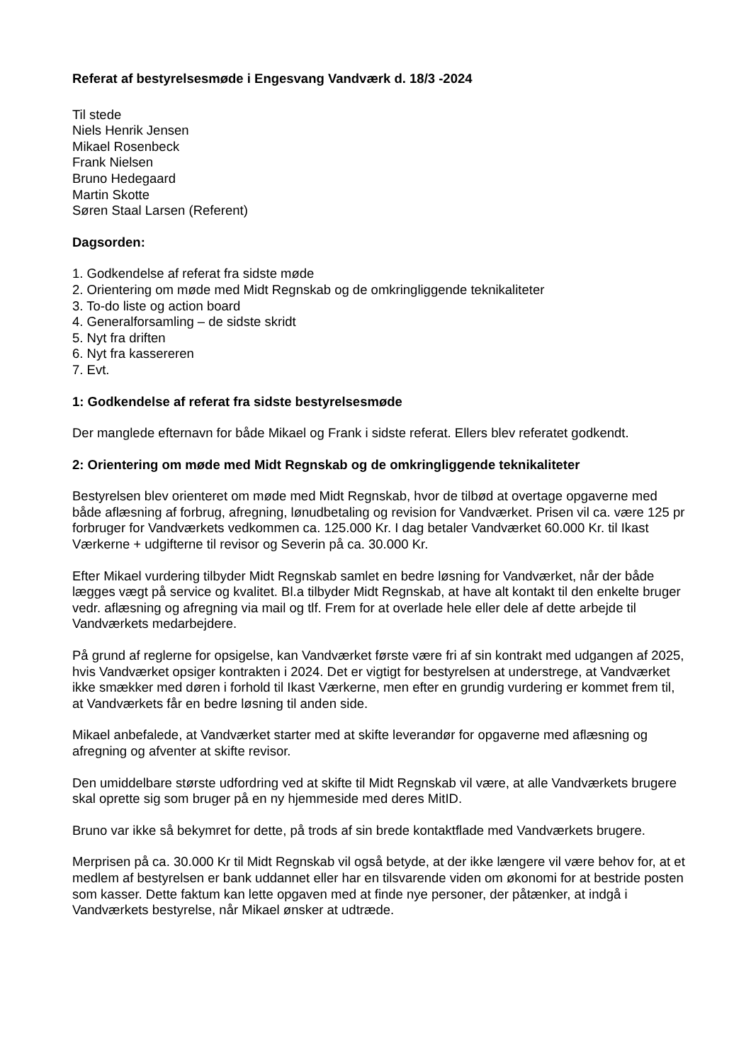Referat af bestyrelsesmøde i Engesvang Vandværk d. 18/3 -2024
Til stede
Niels Henrik Jensen
Mikael Rosenbeck
Frank Nielsen
Bruno Hedegaard
Martin Skotte
Søren Staal Larsen (Referent)
Dagsorden:
1. Godkendelse af referat fra sidste møde
2. Orientering om møde med Midt Regnskab og de omkringliggende teknikaliteter
3. To-do liste og action board
4. Generalforsamling – de sidste skridt
5. Nyt fra driften
6. Nyt fra kassereren
7. Evt.
1: Godkendelse af referat fra sidste bestyrelsesmøde
Der manglede efternavn for både Mikael og Frank i sidste referat. Ellers blev referatet godkendt.
2: Orientering om møde med Midt Regnskab og de omkringliggende teknikaliteter
Bestyrelsen blev orienteret om møde med Midt Regnskab, hvor de tilbød at overtage opgaverne med både aflæsning af forbrug, afregning, lønudbetaling og revision for Vandværket. Prisen vil ca. være 125 pr forbruger for Vandværkets vedkommen ca. 125.000 Kr. I dag betaler Vandværket 60.000 Kr. til Ikast Værkerne + udgifterne til revisor og Severin på ca. 30.000 Kr.
Efter Mikael vurdering tilbyder Midt Regnskab samlet en bedre løsning for Vandværket, når der både lægges vægt på service og kvalitet. Bl.a tilbyder Midt Regnskab, at have alt kontakt til den enkelte bruger vedr. aflæsning og afregning via mail og tlf. Frem for at overlade hele eller dele af dette arbejde til Vandværkets medarbejdere.
På grund af reglerne for opsigelse, kan Vandværket første være fri af sin kontrakt med udgangen af 2025, hvis Vandværket opsiger kontrakten i 2024. Det er vigtigt for bestyrelsen at understrege, at Vandværket ikke smækker med døren i forhold til Ikast Værkerne, men efter en grundig vurdering er kommet frem til, at Vandværkets får en bedre løsning til anden side.
Mikael anbefalede, at Vandværket starter med at skifte leverandør for opgaverne med aflæsning og afregning og afventer at skifte revisor.
Den umiddelbare største udfordring ved at skifte til Midt Regnskab vil være, at alle Vandværkets brugere skal oprette sig som bruger på en ny hjemmeside med deres MitID.
Bruno var ikke så bekymret for dette, på trods af sin brede kontaktflade med Vandværkets brugere.
Merprisen på ca. 30.000 Kr til Midt Regnskab vil også betyde, at der ikke længere vil være behov for, at et medlem af bestyrelsen er bank uddannet eller har en tilsvarende viden om økonomi for at bestride posten som kasser. Dette faktum kan lette opgaven med at finde nye personer, der påtænker, at indgå i Vandværkets bestyrelse, når Mikael ønsker at udtræde.